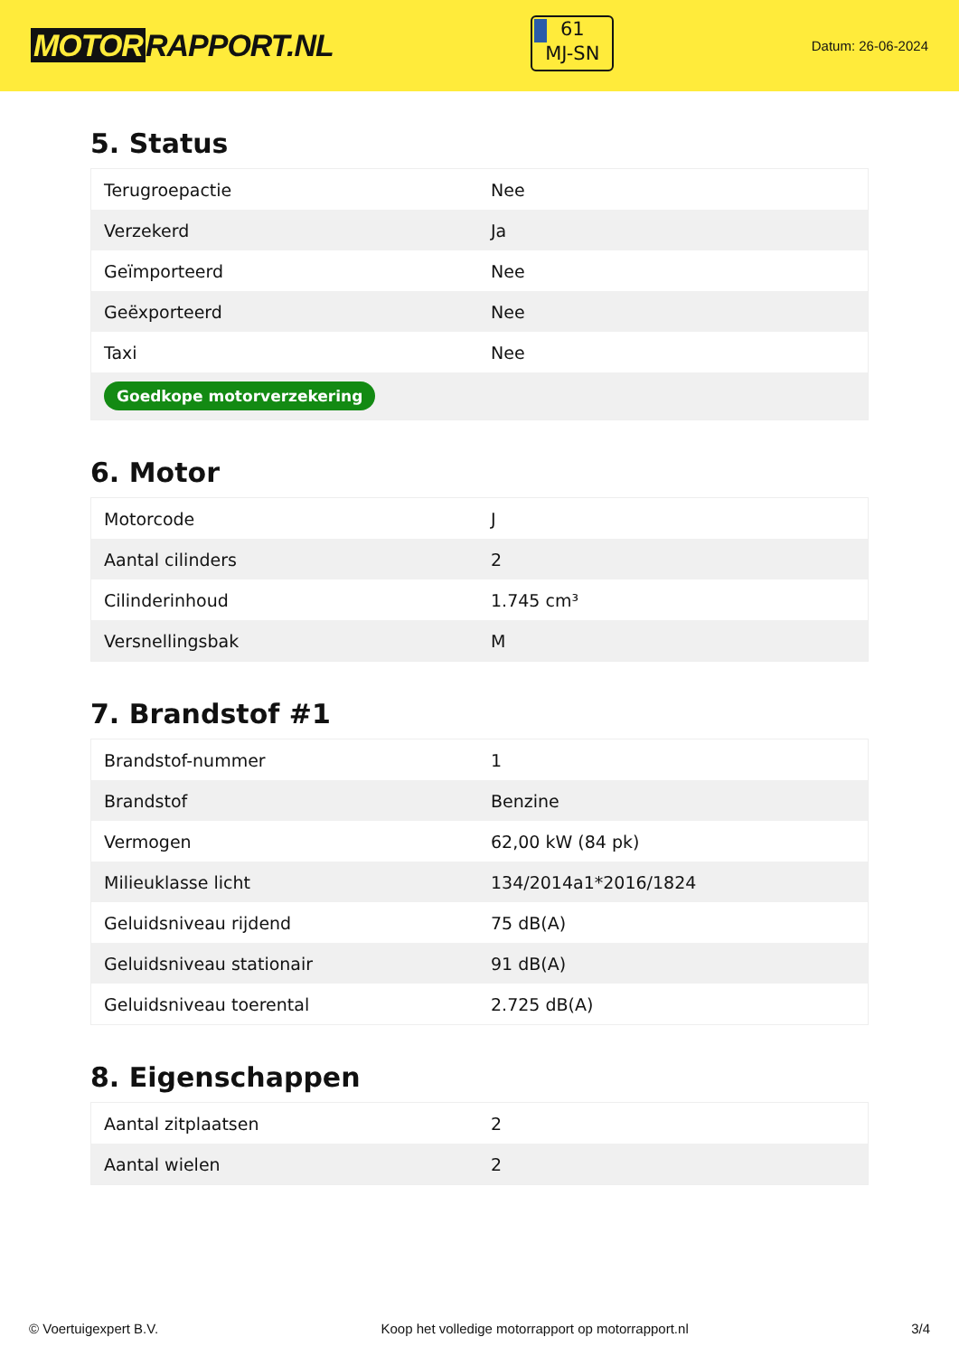MOTOR RAPPORT.NL
61
MJ-SN
Datum: 26-06-2024
5. Status
| Terugroepactie | Nee |
| Verzekerd | Ja |
| Geïmporteerd | Nee |
| Geëxporteerd | Nee |
| Taxi | Nee |
| Goedkope motorverzekering | |
6. Motor
| Motorcode | J |
| Aantal cilinders | 2 |
| Cilinderinhoud | 1.745 cm³ |
| Versnellingsbak | M |
7. Brandstof #1
| Brandstof-nummer | 1 |
| Brandstof | Benzine |
| Vermogen | 62,00 kW (84 pk) |
| Milieuklasse licht | 134/2014a1*2016/1824 |
| Geluidsniveau rijdend | 75 dB(A) |
| Geluidsniveau stationair | 91 dB(A) |
| Geluidsniveau toerental | 2.725 dB(A) |
8. Eigenschappen
| Aantal zitplaatsen | 2 |
| Aantal wielen | 2 |
© Voertuigexpert B.V. Koop het volledige motorrapport op motorrapport.nl 3/4